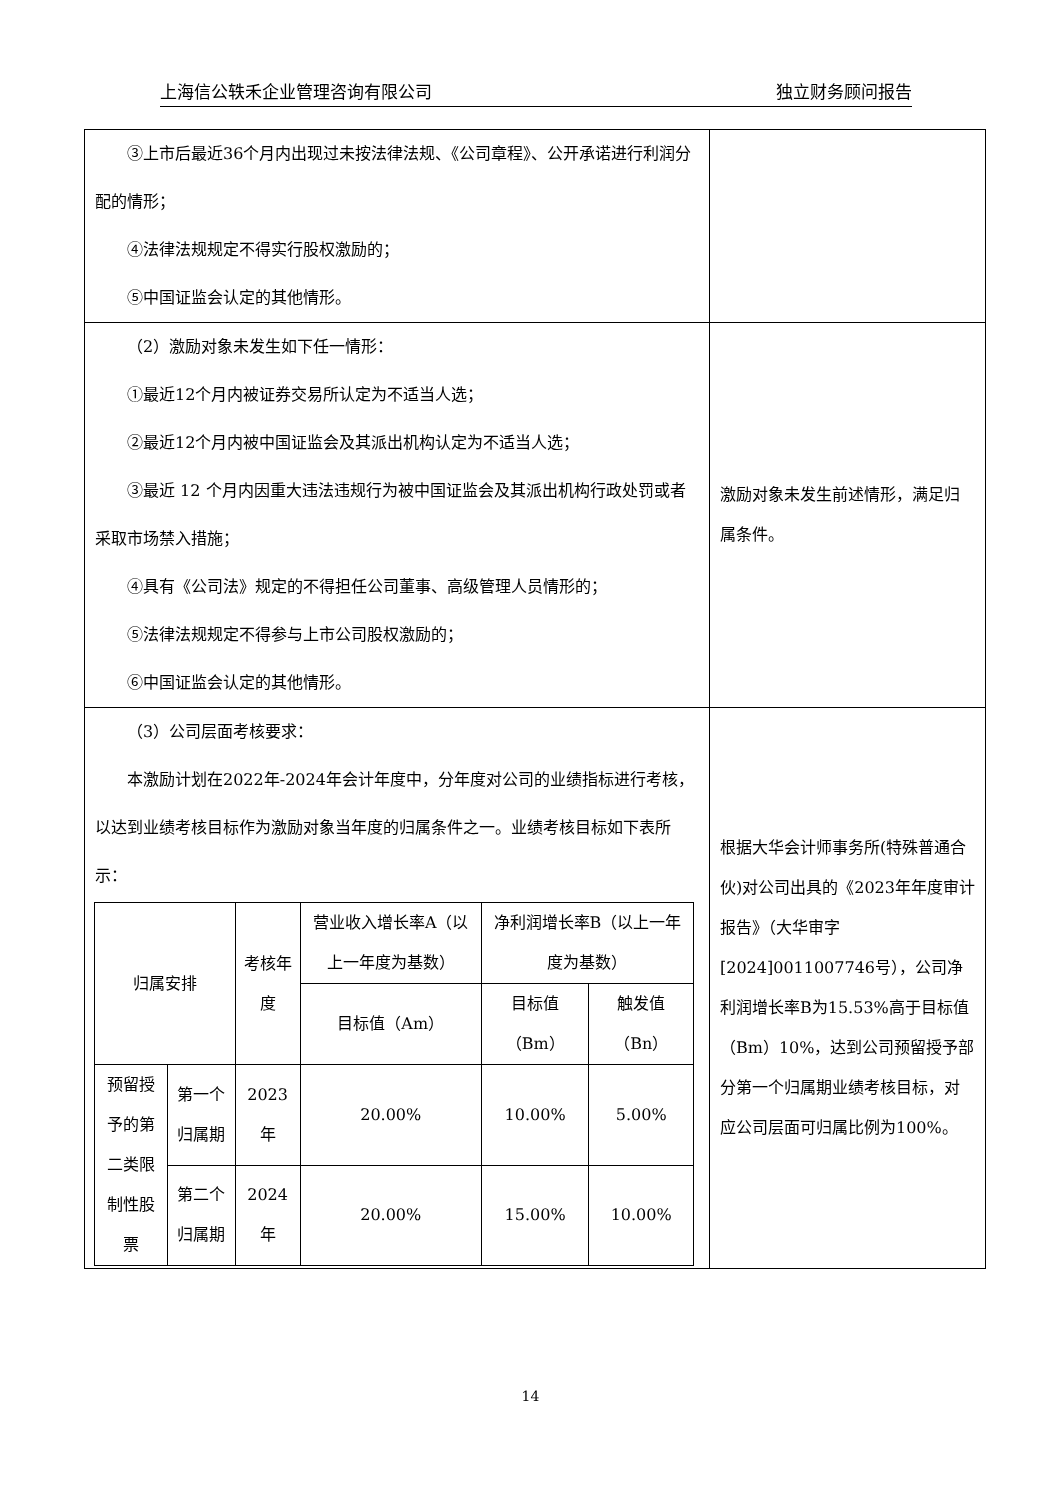上海信公轶禾企业管理咨询有限公司 独立财务顾问报告
| ③上市后最近36个月内出现过未按法律法规、《公司章程》、公开承诺进行利润分配的情形； ④法律法规规定不得实行股权激励的； ⑤中国证监会认定的其他情形。 | |
| （2）激励对象未发生如下任一情形： ①最近12个月内被证券交易所认定为不适当人选； ②最近12个月内被中国证监会及其派出机构认定为不适当人选； ③最近 12 个月内因重大违法违规行为被中国证监会及其派出机构行政处罚或者采取市场禁入措施； ④具有《公司法》规定的不得担任公司董事、高级管理人员情形的； ⑤法律法规规定不得参与上市公司股权激励的； ⑥中国证监会认定的其他情形。 | 激励对象未发生前述情形，满足归属条件。 |
| （3）公司层面考核要求： 本激励计划在2022年-2024年会计年度中，分年度对公司的业绩指标进行考核，以达到业绩考核目标作为激励对象当年度的归属条件之一。业绩考核目标如下表所示： / 归属安排 / / 考核年度 / 营业收入增长率A（以上一年度为基数） / 净利润增长率B（以上一年度为基数） / / / / / / 目标值（Am） / 目标值（Bm） / 触发值（Bn） / / 预留授予的第二类限制性股票 / 第一个归属期 / 2023年 / 20.00% / 10.00% / 5.00% / / / 第二个归属期 / 2024年 / 20.00% / 15.00% / 10.00% / | 根据大华会计师事务所(特殊普通合伙)对公司出具的《2023年年度审计报告》（大华审字[2024]0011007746号），公司净利润增长率B为15.53%高于目标值（Bm）10%，达到公司预留授予部分第一个归属期业绩考核目标，对应公司层面可归属比例为100%。 |
14